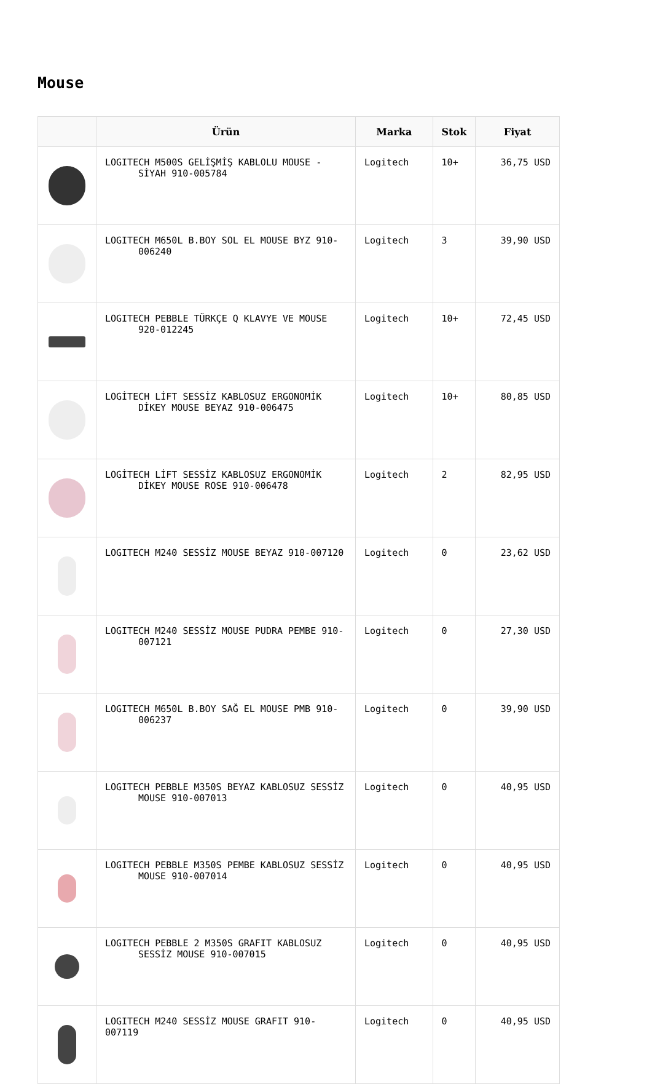Mouse
| | Ürün | Marka | Stok | Fiyat |
| --- | --- | --- | --- | --- |
| | LOGITECH M500S GELİŞMİŞ KABLOLU MOUSE - SİYAH 910-005784 | Logitech | 10+ | 36,75 USD |
| | LOGITECH M650L B.BOY SOL EL MOUSE BYZ 910- 006240 | Logitech | 3 | 39,90 USD |
| | LOGITECH PEBBLE TÜRKÇE Q KLAVYE VE MOUSE 920-012245 | Logitech | 10+ | 72,45 USD |
| | LOGİTECH LİFT SESSİZ KABLOSUZ ERGONOMİK DİKEY MOUSE BEYAZ 910-006475 | Logitech | 10+ | 80,85 USD |
| | LOGİTECH LİFT SESSİZ KABLOSUZ ERGONOMİK DİKEY MOUSE ROSE 910-006478 | Logitech | 2 | 82,95 USD |
| | LOGITECH M240 SESSİZ MOUSE BEYAZ 910-007120 | Logitech | 0 | 23,62 USD |
| | LOGITECH M240 SESSİZ MOUSE PUDRA PEMBE 910- 007121 | Logitech | 0 | 27,30 USD |
| | LOGITECH M650L B.BOY SAĞ EL MOUSE PMB 910- 006237 | Logitech | 0 | 39,90 USD |
| | LOGITECH PEBBLE M350S BEYAZ KABLOSUZ SESSİZ MOUSE 910-007013 | Logitech | 0 | 40,95 USD |
| | LOGITECH PEBBLE M350S PEMBE KABLOSUZ SESSİZ MOUSE 910-007014 | Logitech | 0 | 40,95 USD |
| | LOGITECH PEBBLE 2 M350S GRAFIT KABLOSUZ SESSİZ MOUSE 910-007015 | Logitech | 0 | 40,95 USD |
| | LOGITECH M240 SESSİZ MOUSE GRAFIT 910-007119 | Logitech | 0 | 40,95 USD |